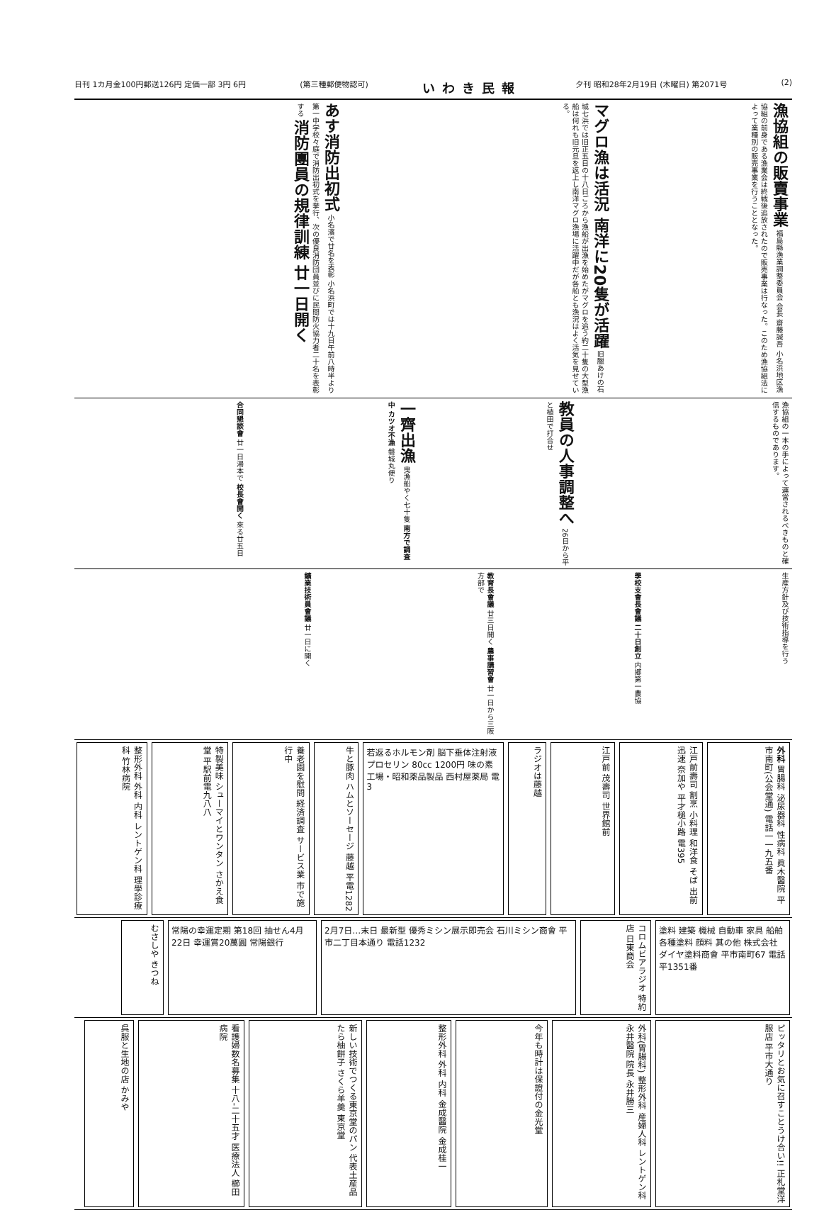日刊 1カ月金100円郵送126円 定価一部 3円 6円 (第三種郵便物認可) いわき民報 夕刊 昭和28年2月19日 (木曜日) 第2071号 (2)
漁協組の販賣事業 福島縣漁業調整委員会 会長 齋藤誠吾 小名浜地区漁協組の前身である漁業会は終戦後追放されたので販売事業は行なった。このため漁協組法によって業種別の販売事業を行うこととなった。
マグロ漁は活況 南洋に20隻が活躍 旧臘あけの石城七浜では旧正五日の十八日ごろから漁船が出漁を始めたがマグロを追う約二十隻の大型漁船は何れも旧元旦を返上し南洋マグロ漁場に活躍中だが各船とも漁況はよく活気を見せている。
あす消防出初式 小名濱で廿名を表彰 小名浜町では十九日午前八時半より第一中学校々庭で消防出初式を挙行、次の優良消防団員並びに民間防火協力者二十名を表彰する 消防團員の規律訓練 廿一日開く
漁協組の一本の手によって運営されるべきものと確信するものであります。
教員の人事調整へ 26日から平と植田で打合せ
一齊出漁 曳漁船やく七十隻 南方で調査中 カツオ不漁 磐城丸便り
合同懇談會 廿一日湯本で 校長會開く 來る廿五日
生産方針及び技術指導を行う
學校支會長會議 二十日創立 内郷第一農協
教育長會議 廿三日開く 農事講習會 廿一日から三阪方部で
鑛業技術員會議 廿一日に開く
外科 胃腸科 泌尿器科 性病科 眞木醫院 平市南町(公会堂通) 電話一一九五番
江戸前壽司 割烹 小料理 和洋食 そば 出前迅速 奈加や 平才槌小路 電395
江戸前 茂壽司 世界館前
ラジオは藤越
若返るホルモン剤 脳下垂体注射液 プロセリン 80cc 1200円 味の素工場・昭和薬品製品 西村屋薬局 電3
牛と豚肉 ハムとソーセージ 藤越 平電1282
養老園を慰問 経済調査 サービス業 市で施行中
特製美味 シューマイとワンタン さかえ食堂 平駅前電九八八
整形外科 外科 内科 レントゲン科 理學診療科 竹林病院
塗料 建築 機械 自動車 家具 船舶各種塗料 顔料 其の他 株式会社 ダイヤ塗料商會 平市南町67 電話平1351番
コロムビアラジオ 特約店 日東商会
2月7日…末日 最新型 優秀ミシン展示即売会 石川ミシン商會 平市二丁目本通り 電話1232
常陽の幸運定期 第18回 抽せん4月22日 幸運賞20萬圓 常陽銀行
むさしや きつね
ピッタリとお気に召すことうけ合い!! 正札堂洋服店 平市大通り
外科(胃腸科) 整形外科 産婦人科 レントゲン科 永井醫院 院長 永井勝三
今年も時計は保證付の金光堂
整形外科 外科 内科 金成醫院 金成桂一
新しい技術でつくる東京堂のパン 代表土産品 たら柚餅子 さくら羊羹 東京堂
看護婦数名募集 十八-二十五才 医療法人 櫛田病院
呉服と生地の店 かみや